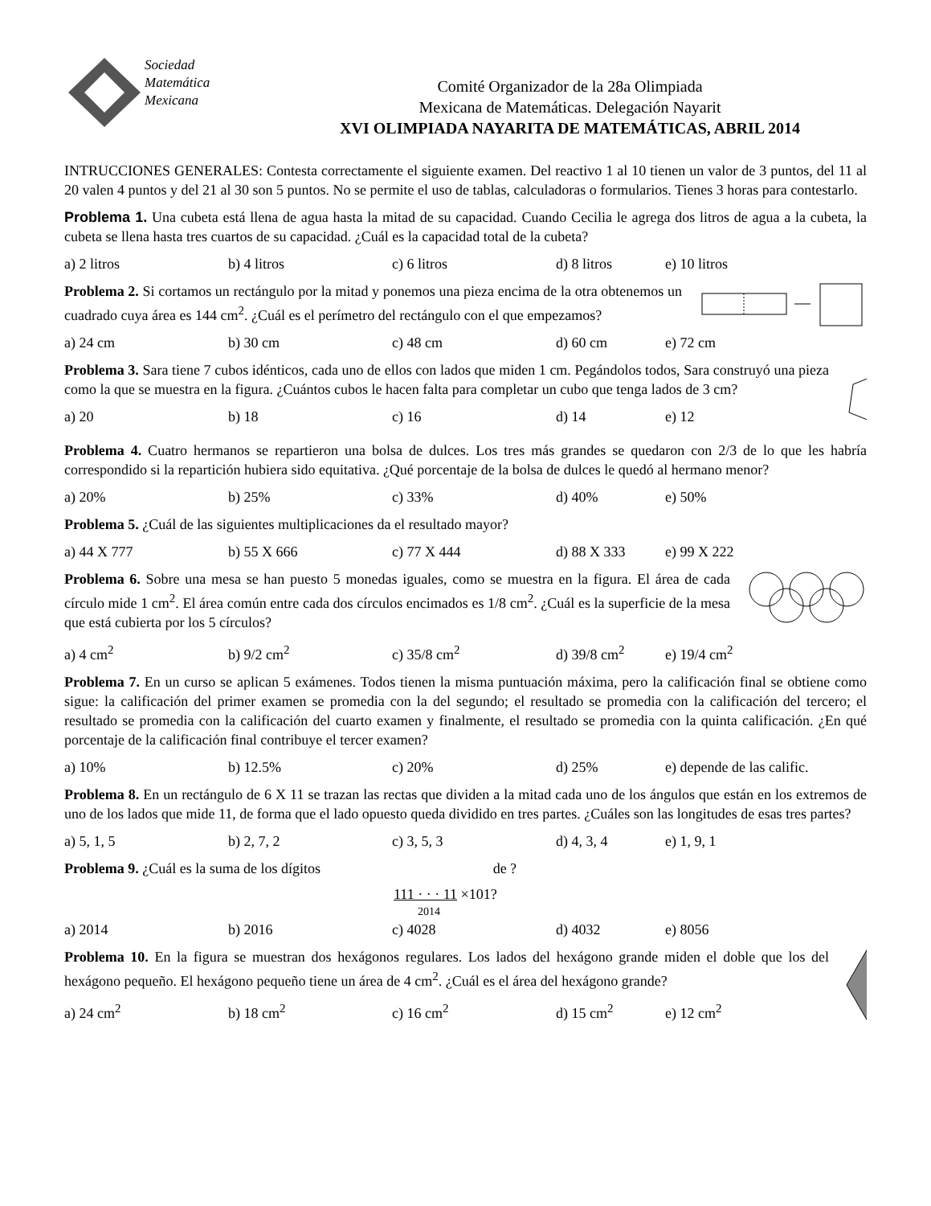Sociedad
Matemática
Mexicana
Comité Organizador de la 28a Olimpiada
Mexicana de Matemáticas. Delegación Nayarit
XVI OLIMPIADA NAYARITA DE MATEMÁTICAS, ABRIL 2014
INTRUCCIONES GENERALES: Contesta correctamente el siguiente examen. Del reactivo 1 al 10 tienen un valor de 3 puntos, del 11 al 20 valen 4 puntos y del 21 al 30 son 5 puntos. No se permite el uso de tablas, calculadoras o formularios. Tienes 3 horas para contestarlo.
Problema 1. Una cubeta está llena de agua hasta la mitad de su capacidad. Cuando Cecilia le agrega dos litros de agua a la cubeta, la cubeta se llena hasta tres cuartos de su capacidad. ¿Cuál es la capacidad total de la cubeta?
a) 2 litros b) 4 litros c) 6 litros d) 8 litros e) 10 litros
Problema 2. Si cortamos un rectángulo por la mitad y ponemos una pieza encima de la otra obtenemos un cuadrado cuya área es 144 cm<sup>2</sup>. ¿Cuál es el perímetro del rectángulo con el que empezamos?
a) 24 cm b) 30 cm c) 48 cm d) 60 cm e) 72 cm
Problema 3. Sara tiene 7 cubos idénticos, cada uno de ellos con lados que miden 1 cm. Pegándolos todos, Sara construyó una pieza como la que se muestra en la figura. ¿Cuántos cubos le hacen falta para completar un cubo que tenga lados de 3 cm?
a) 20 b) 18 c) 16 d) 14 e) 12
Problema 4. Cuatro hermanos se repartieron una bolsa de dulces. Los tres más grandes se quedaron con 2/3 de lo que les habría correspondido si la repartición hubiera sido equitativa. ¿Qué porcentaje de la bolsa de dulces le quedó al hermano menor?
a) 20% b) 25% c) 33% d) 40% e) 50%
Problema 5. ¿Cuál de las siguientes multiplicaciones da el resultado mayor?
a) 44 X 777 b) 55 X 666 c) 77 X 444 d) 88 X 333 e) 99 X 222
Problema 6. Sobre una mesa se han puesto 5 monedas iguales, como se muestra en la figura. El área de cada círculo mide 1 cm<sup>2</sup>. El área común entre cada dos círculos encimados es 1/8 cm<sup>2</sup>. ¿Cuál es la superficie de la mesa que está cubierta por los 5 círculos?
a) 4 cm<sup>2</sup> b) 9/2 cm<sup>2</sup> c) 35/8 cm<sup>2</sup> d) 39/8 cm<sup>2</sup> e) 19/4 cm<sup>2</sup>
Problema 7. En un curso se aplican 5 exámenes. Todos tienen la misma puntuación máxima, pero la calificación final se obtiene como sigue: la calificación del primer examen se promedia con la del segundo; el resultado se promedia con la calificación del tercero; el resultado se promedia con la calificación del cuarto examen y finalmente, el resultado se promedia con la quinta calificación. ¿En qué porcentaje de la calificación final contribuye el tercer examen?
a) 10% b) 12.5% c) 20% d) 25% e) depende de las calific.
Problema 8. En un rectángulo de 6 X 11 se trazan las rectas que dividen a la mitad cada uno de los ángulos que están en los extremos de uno de los lados que mide 11, de forma que el lado opuesto queda dividido en tres partes. ¿Cuáles son las longitudes de esas tres partes?
a) 5, 1, 5 b) 2, 7, 2 c) 3, 5, 3 d) 4, 3, 4 e) 1, 9, 1
Problema 9. ¿Cuál es la suma de los dígitos de ?
111 · · · 11 ×101?
2014
a) 2014 b) 2016 c) 4028 d) 4032 e) 8056
Problema 10. En la figura se muestran dos hexágonos regulares. Los lados del hexágono grande miden el doble que los del hexágono pequeño. El hexágono pequeño tiene un área de 4 cm<sup>2</sup>. ¿Cuál es el área del hexágono grande?
a) 24 cm<sup>2</sup> b) 18 cm<sup>2</sup> c) 16 cm<sup>2</sup> d) 15 cm<sup>2</sup> e) 12 cm<sup>2</sup>